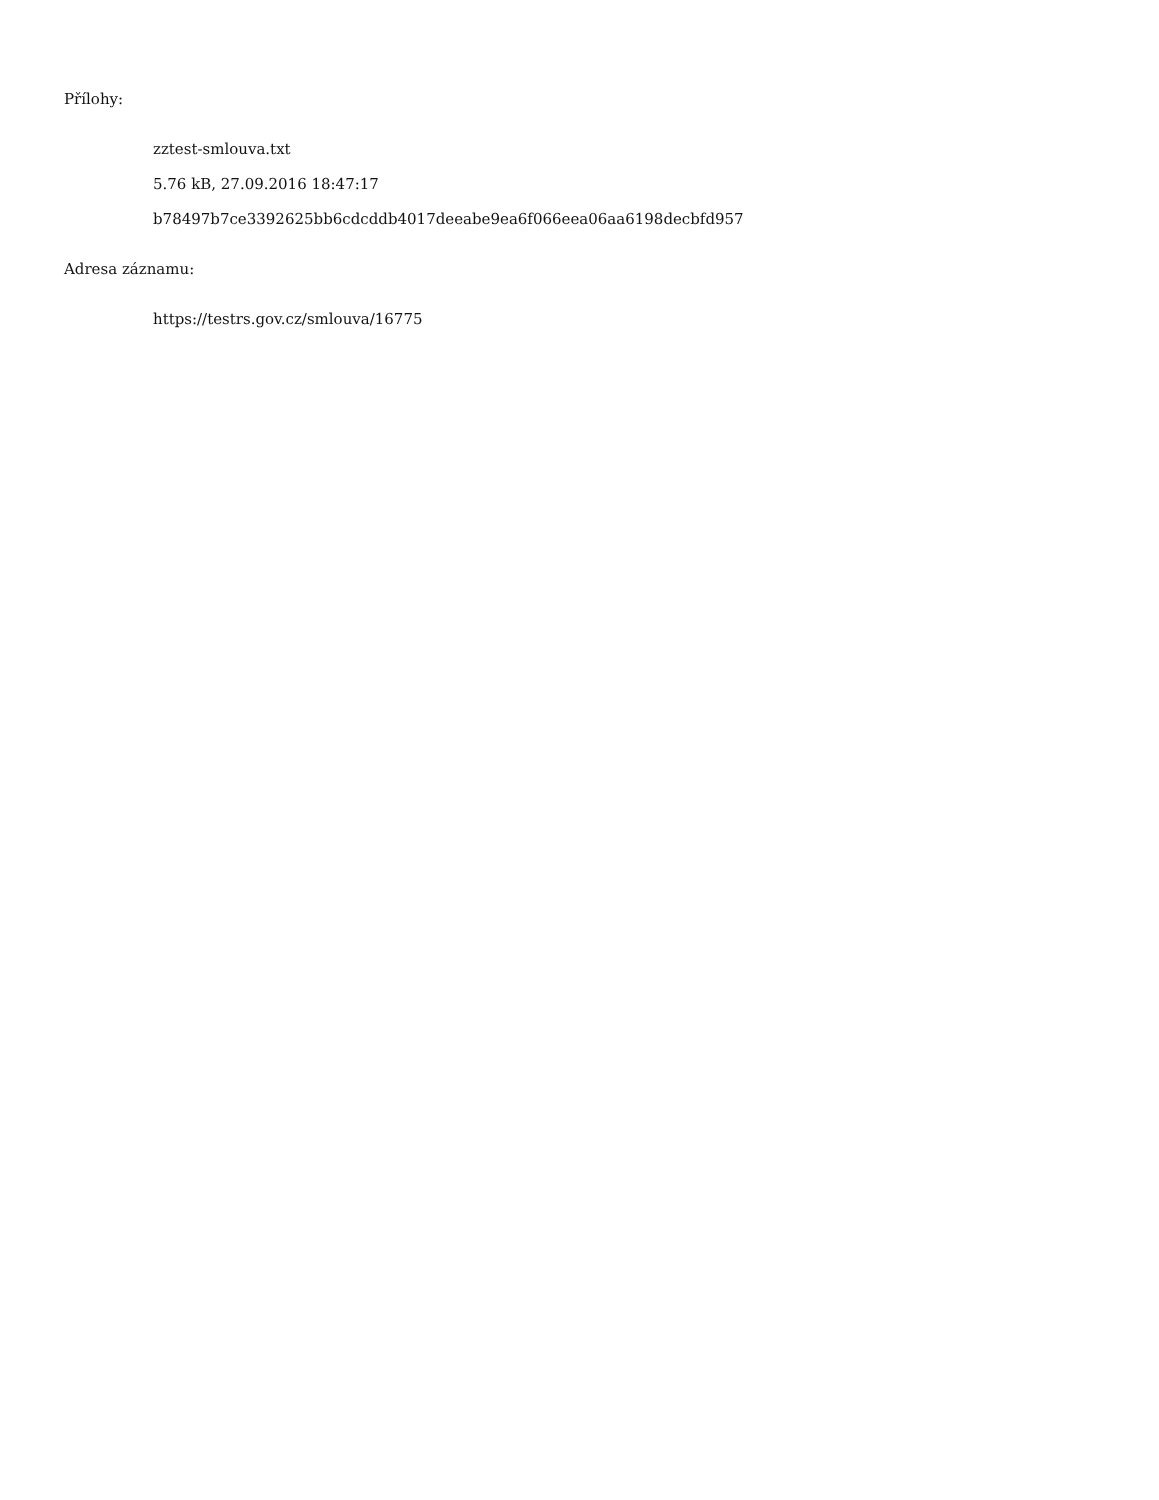Přílohy:
zztest-smlouva.txt
5.76 kB, 27.09.2016 18:47:17
b78497b7ce3392625bb6cdcddb4017deeabe9ea6f066eea06aa6198decbfd957
Adresa záznamu:
https://testrs.gov.cz/smlouva/16775